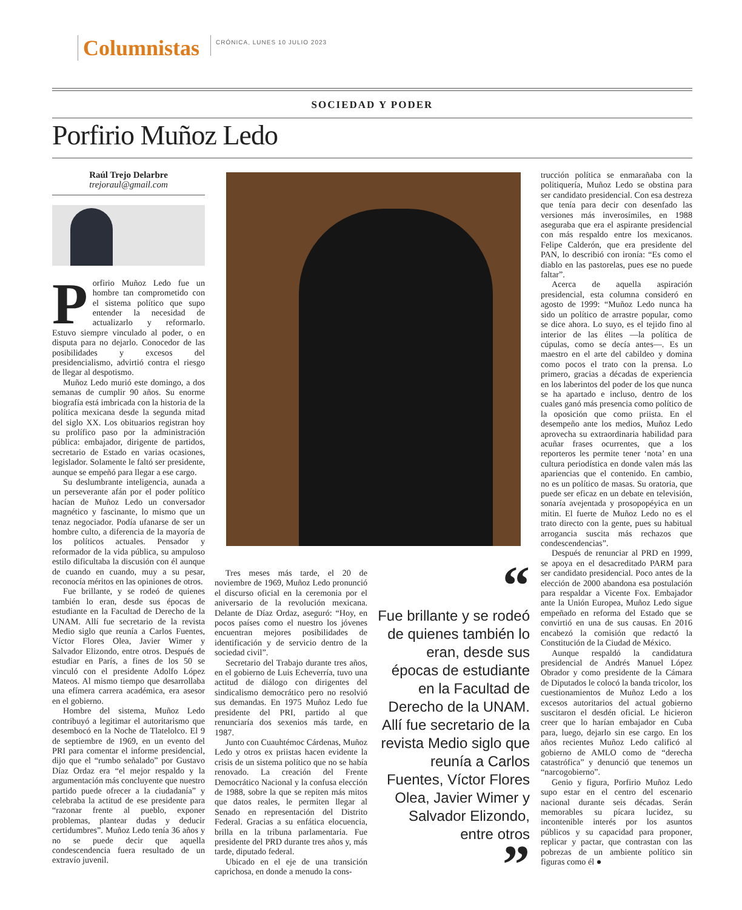Columnistas
CRÓNICA, LUNES 10 JULIO 2023
SOCIEDAD Y PODER
Porfirio Muñoz Ledo
Raúl Trejo Delarbre
trejoraul@gmail.com
Porfirio Muñoz Ledo fue un hombre tan comprometido con el sistema político que supo entender la necesidad de actualizarlo y reformarlo. Estuvo siempre vinculado al poder, o en disputa para no dejarlo. Conocedor de las posibilidades y excesos del presidencialismo, advirtió contra el riesgo de llegar al despotismo.
Muñoz Ledo murió este domingo, a dos semanas de cumplir 90 años. Su enorme biografía está imbricada con la historia de la política mexicana desde la segunda mitad del siglo XX. Los obituarios registran hoy su prolífico paso por la administración pública: embajador, dirigente de partidos, secretario de Estado en varias ocasiones, legislador. Solamente le faltó ser presidente, aunque se empeñó para llegar a ese cargo.
Su deslumbrante inteligencia, aunada a un perseverante afán por el poder político hacían de Muñoz Ledo un conversador magnético y fascinante, lo mismo que un tenaz negociador. Podía ufanarse de ser un hombre culto, a diferencia de la mayoría de los políticos actuales. Pensador y reformador de la vida pública, su ampuloso estilo dificultaba la discusión con él aunque de cuando en cuando, muy a su pesar, reconocía méritos en las opiniones de otros.
Fue brillante, y se rodeó de quienes también lo eran, desde sus épocas de estudiante en la Facultad de Derecho de la UNAM. Allí fue secretario de la revista Medio siglo que reunía a Carlos Fuentes, Víctor Flores Olea, Javier Wimer y Salvador Elizondo, entre otros. Después de estudiar en París, a fines de los 50 se vinculó con el presidente Adolfo López Mateos. Al mismo tiempo que desarrollaba una efímera carrera académica, era asesor en el gobierno.
Hombre del sistema, Muñoz Ledo contribuyó a legitimar el autoritarismo que desembocó en la Noche de Tlatelolco. El 9 de septiembre de 1969, en un evento del PRI para comentar el informe presidencial, dijo que el “rumbo señalado” por Gustavo Díaz Ordaz era “el mejor respaldo y la argumentación más concluyente que nuestro partido puede ofrecer a la ciudadanía” y celebraba la actitud de ese presidente para “razonar frente al pueblo, exponer problemas, plantear dudas y deducir certidumbres”. Muñoz Ledo tenía 36 años y no se puede decir que aquella condescendencia fuera resultado de un extravío juvenil.
Tres meses más tarde, el 20 de noviembre de 1969, Muñoz Ledo pronunció el discurso oficial en la ceremonia por el aniversario de la revolución mexicana. Delante de Díaz Ordaz, aseguró: “Hoy, en pocos países como el nuestro los jóvenes encuentran mejores posibilidades de identificación y de servicio dentro de la sociedad civil”.
Secretario del Trabajo durante tres años, en el gobierno de Luis Echeverría, tuvo una actitud de diálogo con dirigentes del sindicalismo democrático pero no resolvió sus demandas. En 1975 Muñoz Ledo fue presidente del PRI, partido al que renunciaría dos sexenios más tarde, en 1987.
Junto con Cuauhtémoc Cárdenas, Muñoz Ledo y otros ex priistas hacen evidente la crisis de un sistema político que no se había renovado. La creación del Frente Democrático Nacional y la confusa elección de 1988, sobre la que se repiten más mitos que datos reales, le permiten llegar al Senado en representación del Distrito Federal. Gracias a su enfática elocuencia, brilla en la tribuna parlamentaria. Fue presidente del PRD durante tres años y, más tarde, diputado federal.
Ubicado en el eje de una transición caprichosa, en donde a menudo la cons-
“
Fue brillante y se rodeó de quienes también lo eran, desde sus épocas de estudiante en la Facultad de Derecho de la UNAM. Allí fue secretario de la revista Medio siglo que reunía a Carlos Fuentes, Víctor Flores Olea, Javier Wimer y Salvador Elizondo, entre otros
”
trucción política se enmarañaba con la politiquería, Muñoz Ledo se obstina para ser candidato presidencial. Con esa destreza que tenía para decir con desenfado las versiones más inverosímiles, en 1988 aseguraba que era el aspirante presidencial con más respaldo entre los mexicanos. Felipe Calderón, que era presidente del PAN, lo describió con ironía: “Es como el diablo en las pastorelas, pues ese no puede faltar”.
Acerca de aquella aspiración presidencial, esta columna consideró en agosto de 1999: “Muñoz Ledo nunca ha sido un político de arrastre popular, como se dice ahora. Lo suyo, es el tejido fino al interior de las élites —la política de cúpulas, como se decía antes—. Es un maestro en el arte del cabildeo y domina como pocos el trato con la prensa. Lo primero, gracias a décadas de experiencia en los laberintos del poder de los que nunca se ha apartado e incluso, dentro de los cuales ganó más presencia como político de la oposición que como priista. En el desempeño ante los medios, Muñoz Ledo aprovecha su extraordinaria habilidad para acuñar frases ocurrentes, que a los reporteros les permite tener ‘nota’ en una cultura periodística en donde valen más las apariencias que el contenido. En cambio, no es un político de masas. Su oratoria, que puede ser eficaz en un debate en televisión, sonaría avejentada y prosopopéyica en un mitin. El fuerte de Muñoz Ledo no es el trato directo con la gente, pues su habitual arrogancia suscita más rechazos que condescendencias”.
Después de renunciar al PRD en 1999, se apoya en el desacreditado PARM para ser candidato presidencial. Poco antes de la elección de 2000 abandona esa postulación para respaldar a Vicente Fox. Embajador ante la Unión Europea, Muñoz Ledo sigue empeñado en reforma del Estado que se convirtió en una de sus causas. En 2016 encabezó la comisión que redactó la Constitución de la Ciudad de México.
Aunque respaldó la candidatura presidencial de Andrés Manuel López Obrador y como presidente de la Cámara de Diputados le colocó la banda tricolor, los cuestionamientos de Muñoz Ledo a los excesos autoritarios del actual gobierno suscitaron el desdén oficial. Le hicieron creer que lo harían embajador en Cuba para, luego, dejarlo sin ese cargo. En los años recientes Muñoz Ledo calificó al gobierno de AMLO como de “derecha catastrófica” y denunció que tenemos un “narcogobierno”.
Genio y figura, Porfirio Muñoz Ledo supo estar en el centro del escenario nacional durante seis décadas. Serán memorables su pícara lucidez, su incontenible interés por los asuntos públicos y su capacidad para proponer, replicar y pactar, que contrastan con las pobrezas de un ambiente político sin figuras como él ●